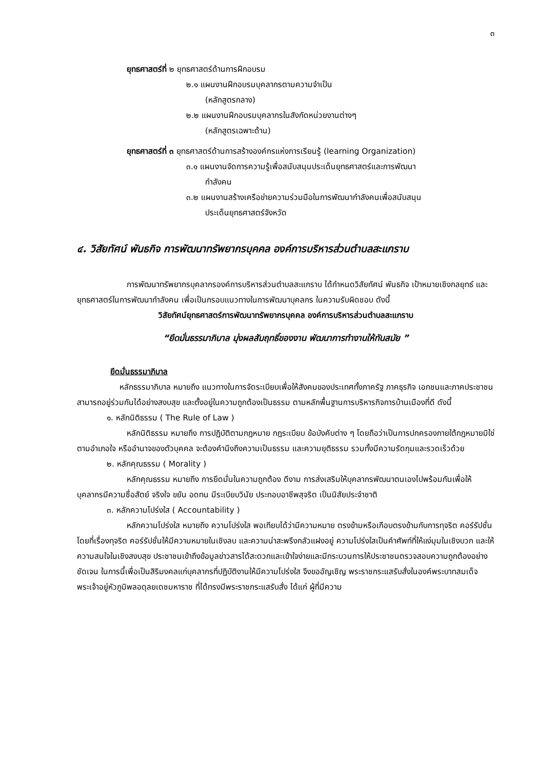๓
ยุทธศาสตร์ที่ ๒ ยุทธศาสตร์ด้านการฝึกอบรม
๒.๑ แผนงานฝึกอบรมบุคลากรตามความจำเป็น
(หลักสูตรกลาง)
๒.๒ แผนงานฝึกอบรมบุคลากรในสังกัดหน่วยงานต่างๆ
(หลักสูตรเฉพาะด้าน)
ยุทธศาสตร์ที่ ๓ ยุทธศาสตร์ด้านการสร้างองค์กรแห่งการเรียนรู้ (learning Organization)
๓.๑ แผนงานจัดการความรู้เพื่อสนับสนุนประเด็นยุทธศาสตร์และการพัฒนา
กำลังคน
๓.๒ แผนงานสร้างเครือข่ายความร่วมมือในการพัฒนากำลังคนเพื่อสนับสนุน
ประเด็นยุทธศาสตร์จังหวัด
๔. วิสัยทัศน์ พันธกิจ การพัฒนาทรัพยากรบุคคล องค์การบริหารส่วนตำบลสะแกราบ
การพัฒนาทรัพยากรบุคลากรองค์การบริหารส่วนตำบลสะแกราบ ได้กำหนดวิสัยทัศน์ พันธกิจ เป้าหมายเชิงกลยุทธ์ และยุทธศาสตร์ในการพัฒนากำลังคน เพื่อเป็นกรอบแนวทางในการพัฒนาบุคลกร ในความรับผิดชอบ ดังนี้
วิสัยทัศน์ยุทธศาสตร์การพัฒนาทรัพยากรบุคคล องค์การบริหารส่วนตำบลสะแกราบ
“ยึดมั่นธรรมาภิบาล มุ่งผลสัมฤทธิ์ของงาน พัฒนาการทำงานให้ทันสมัย ”
ยึดมั่นธรรมาภิบาล
หลักธรรมาภิบาล หมายถึง แนวทางในการจัดระเบียบเพื่อให้สังคมของประเทศทั้งภาครัฐ ภาคธุรกิจ เอกชนและภาคประชาชน สามารถอยู่ร่วมกันได้อย่างสงบสุข และตั้งอยู่ในความถูกต้องเป็นธรรม ตามหลักพื้นฐานการบริหารกิจการบ้านเมืองที่ดี ดังนี้
๑. หลักนิติธรรม ( The Rule of Law )
หลักนิติธรรม หมายถึง การปฏิบัติตามกฎหมาย กฎระเบียบ ข้อบังคับต่าง ๆ โดยถือว่าเป็นการปกครองภายใต้กฎหมายมิใช่ตามอำเภอใจ หรืออำนาจของตัวบุคคล จะต้องคำนึงถึงความเป็นธรรม และความยุติธรรม รวมทั้งมีความรัดกุมและรวดเร็วด้วย
๒. หลักคุณธรรม ( Morality )
หลักคุณธรรม หมายถึง การยึดมั่นในความถูกต้อง ดีงาม การส่งเสริมให้บุคลากรพัฒนาตนเองไปพร้อมกันเพื่อให้บุคลากรมีความซื่อสัตย์ จริงใจ ขยัน อดทน มีระเบียบวินัย ประกอบอาชีพสุจริต เป็นนิสัยประจำชาติ
๓. หลักความโปร่งใส ( Accountability )
หลักความโปร่งใส หมายถึง ความโปร่งใส พอเทียบได้ว่ามีความหมาย ตรงข้ามหรือเกือบตรงข้ามกับการทุจริต คอร์รัปชั่น โดยที่เรื่องทุจริต คอร์รัปชั่นให้มีความหมายในเชิงลบ และความน่าสะพรึงกลัวแฝงอยู่ ความโปร่งใสเป็นคำศัพท์ที่ให้แง่มุมในเชิงบวก และให้ความสนใจในเชิงสงบสุข ประชาชนเข้าถึงข้อมูลข่าวสารได้สะดวกและเข้าใจง่ายและมีกระบวนการให้ประชาชนตรวจสอบความถูกต้องอย่างชัดเจน ในการนี้เพื่อเป็นสิริมงคลแก่บุคลากรที่ปฏิบัติงานให้มีความโปร่งใส จึงขออัญเชิญ พระราชกระแสรับสั่งในองค์พระบาทสมเด็จพระเจ้าอยู่หัวภูมิพลอดุลยเดชมหาราช ที่ได้ทรงมีพระราชกระแสรับสั่ง ได้แก่ ผู้ที่มีความ